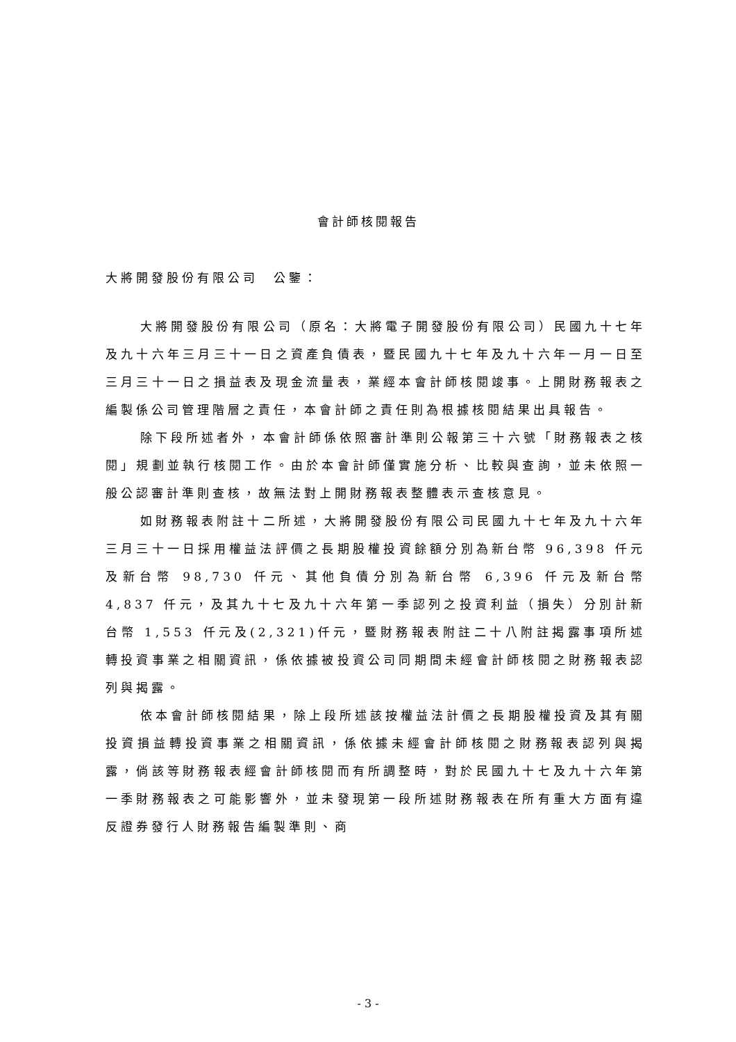會計師核閱報告
大將開發股份有限公司　公鑒：
大將開發股份有限公司（原名：大將電子開發股份有限公司）民國九十七年及九十六年三月三十一日之資產負債表，暨民國九十七年及九十六年一月一日至三月三十一日之損益表及現金流量表，業經本會計師核閱竣事。上開財務報表之編製係公司管理階層之責任，本會計師之責任則為根據核閱結果出具報告。
除下段所述者外，本會計師係依照審計準則公報第三十六號「財務報表之核閱」規劃並執行核閱工作。由於本會計師僅實施分析、比較與查詢，並未依照一般公認審計準則查核，故無法對上開財務報表整體表示查核意見。
如財務報表附註十二所述，大將開發股份有限公司民國九十七年及九十六年三月三十一日採用權益法評價之長期股權投資餘額分別為新台幣 96,398 仟元及新台幣 98,730 仟元、其他負債分別為新台幣 6,396 仟元及新台幣 4,837 仟元，及其九十七及九十六年第一季認列之投資利益（損失）分別計新台幣 1,553 仟元及(2,321)仟元，暨財務報表附註二十八附註揭露事項所述轉投資事業之相關資訊，係依據被投資公司同期間未經會計師核閱之財務報表認列與揭露。
依本會計師核閱結果，除上段所述該按權益法計價之長期股權投資及其有關投資損益轉投資事業之相關資訊，係依據未經會計師核閱之財務報表認列與揭露，倘該等財務報表經會計師核閱而有所調整時，對於民國九十七及九十六年第一季財務報表之可能影響外，並未發現第一段所述財務報表在所有重大方面有違反證券發行人財務報告編製準則、商
- 3 -